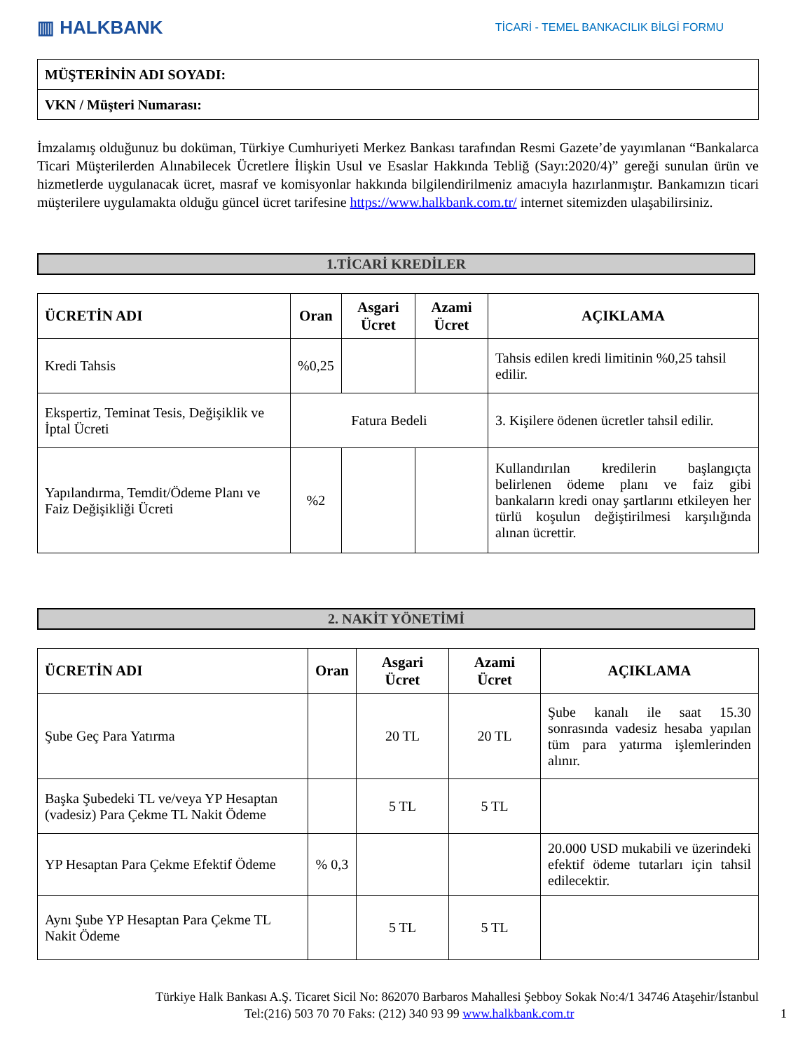▥ HALKBANK
TİCARİ - TEMEL BANKACILIK BİLGİ FORMU
| MÜŞTERİNİN ADI SOYADI: |
| VKN / Müşteri Numarası: |
İmzalamış olduğunuz bu doküman, Türkiye Cumhuriyeti Merkez Bankası tarafından Resmi Gazete’de yayımlanan “Bankalarca Ticari Müşterilerden Alınabilecek Ücretlere İlişkin Usul ve Esaslar Hakkında Tebliğ (Sayı:2020/4)” gereği sunulan ürün ve hizmetlerde uygulanacak ücret, masraf ve komisyonlar hakkında bilgilendirilmeniz amacıyla hazırlanmıştır. Bankamızın ticari müşterilere uygulamakta olduğu güncel ücret tarifesine https://www.halkbank.com.tr/ internet sitemizden ulaşabilirsiniz.
1.TİCARİ KREDİLER
| ÜCRETİN ADI | Oran | Asgari Ücret | Azami Ücret | AÇIKLAMA |
| --- | --- | --- | --- | --- |
| Kredi Tahsis | %0,25 | | | Tahsis edilen kredi limitinin %0,25 tahsil edilir. |
| Ekspertiz, Teminat Tesis, Değişiklik ve İptal Ücreti | Fatura Bedeli | | | 3. Kişilere ödenen ücretler tahsil edilir. |
| Yapılandırma, Temdit/Ödeme Planı ve Faiz Değişikliği Ücreti | %2 | | | Kullandırılan kredilerin başlangıçta belirlenen ödeme planı ve faiz gibi bankaların kredi onay şartlarını etkileyen her türlü koşulun değiştirilmesi karşılığında alınan ücrettir. |
2. NAKİT YÖNETİMİ
| ÜCRETİN ADI | Oran | Asgari Ücret | Azami Ücret | AÇIKLAMA |
| --- | --- | --- | --- | --- |
| Şube Geç Para Yatırma | | 20 TL | 20 TL | Şube kanalı ile saat 15.30 sonrasında vadesiz hesaba yapılan tüm para yatırma işlemlerinden alınır. |
| Başka Şubedeki TL ve/veya YP Hesaptan (vadesiz) Para Çekme TL Nakit Ödeme | | 5 TL | 5 TL | |
| YP Hesaptan Para Çekme Efektif Ödeme | % 0,3 | | | 20.000 USD mukabili ve üzerindeki efektif ödeme tutarları için tahsil edilecektir. |
| Aynı Şube YP Hesaptan Para Çekme TL Nakit Ödeme | | 5 TL | 5 TL | |
Türkiye Halk Bankası A.Ş. Ticaret Sicil No: 862070 Barbaros Mahallesi Şebboy Sokak No:4/1 34746 Ataşehir/İstanbul
Tel:(216) 503 70 70 Faks: (212) 340 93 99 www.halkbank.com.tr 1